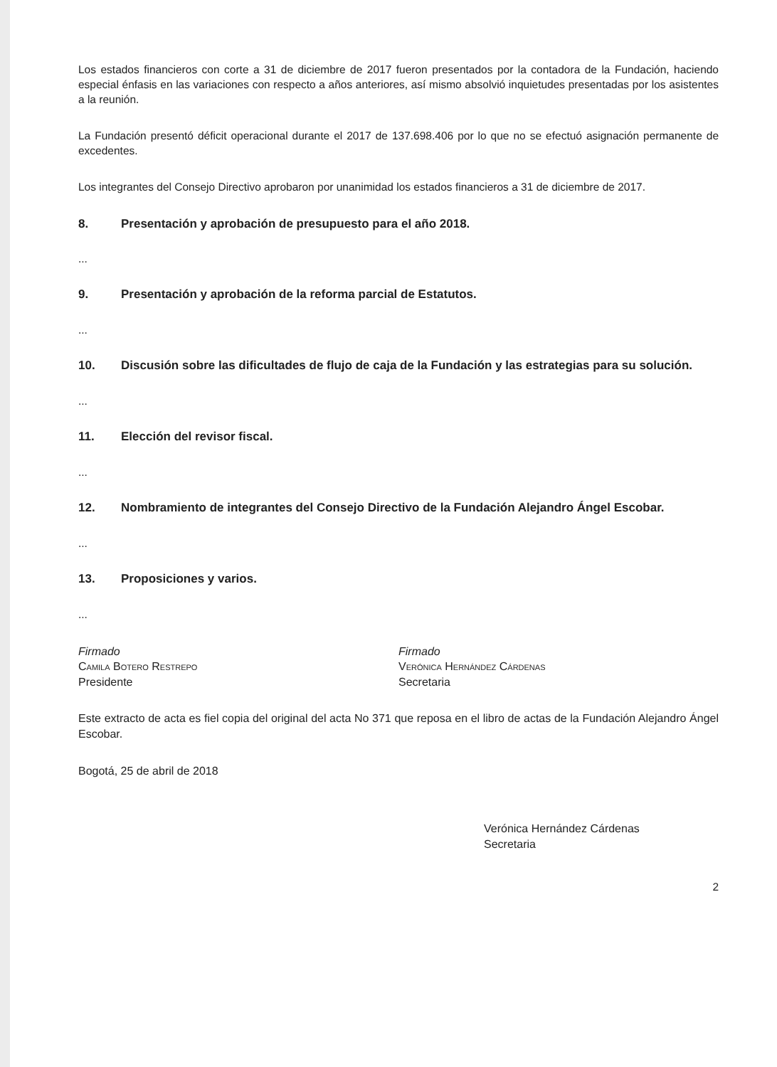Los estados financieros con corte a 31 de diciembre de 2017 fueron presentados por la contadora de la Fundación, haciendo especial énfasis en las variaciones con respecto a años anteriores, así mismo absolvió inquietudes presentadas por los asistentes a la reunión.
La Fundación presentó déficit operacional durante el 2017 de 137.698.406 por lo que no se efectuó asignación permanente de excedentes.
Los integrantes del Consejo Directivo aprobaron por unanimidad los estados financieros a 31 de diciembre de 2017.
8. Presentación y aprobación de presupuesto para el año 2018.
...
9. Presentación y aprobación de la reforma parcial de Estatutos.
...
10. Discusión sobre las dificultades de flujo de caja de la Fundación y las estrategias para su solución.
...
11. Elección del revisor fiscal.
...
12. Nombramiento de integrantes del Consejo Directivo de la Fundación Alejandro Ángel Escobar.
...
13. Proposiciones y varios.
...
Firmado
Camila Botero Restrepo
Presidente
Firmado
Verónica Hernández Cárdenas
Secretaria
Este extracto de acta es fiel copia del original del acta No 371 que reposa en el libro de actas de la Fundación Alejandro Ángel Escobar.
Bogotá, 25 de abril de 2018
Verónica Hernández Cárdenas
Secretaria
2